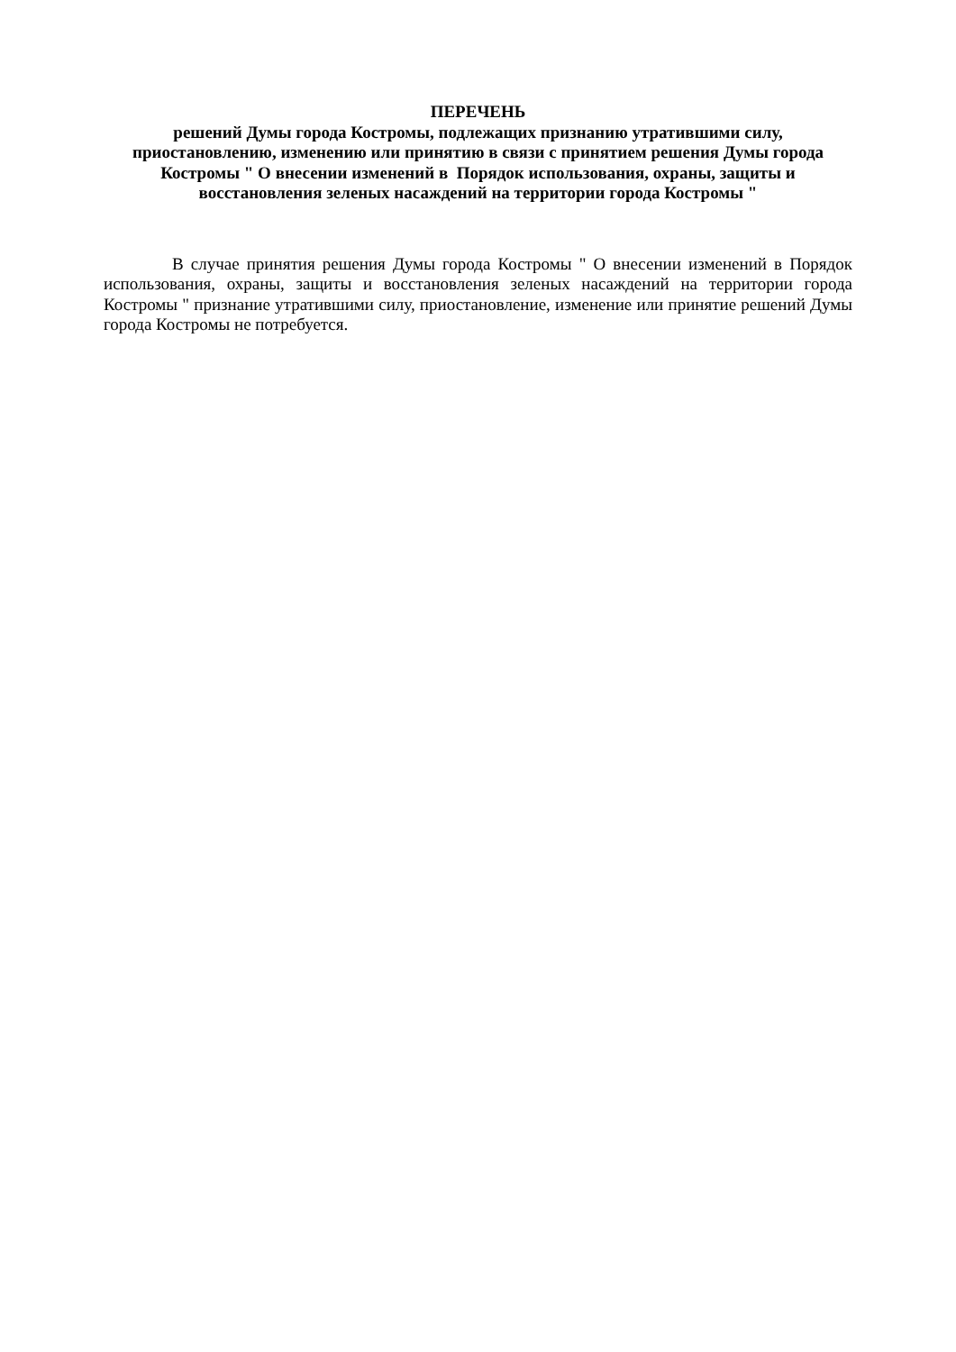ПЕРЕЧЕНЬ
решений Думы города Костромы, подлежащих признанию утратившими силу, приостановлению, изменению или принятию в связи с принятием решения Думы города Костромы " О внесении изменений в Порядок использования, охраны, защиты и восстановления зеленых насаждений на территории города Костромы "
В случае принятия решения Думы города Костромы " О внесении изменений в Порядок использования, охраны, защиты и восстановления зеленых насаждений на территории города Костромы " признание утратившими силу, приостановление, изменение или принятие решений Думы города Костромы не потребуется.